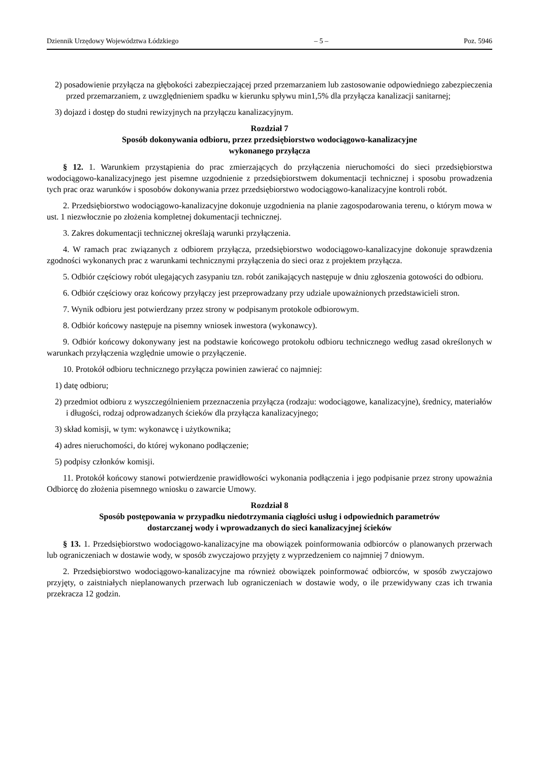Dziennik Urzędowy Województwa Łódzkiego – 5 – Poz. 5946
2) posadowienie przyłącza na głębokości zabezpieczającej przed przemarzaniem lub zastosowanie odpowiedniego zabezpieczenia przed przemarzaniem, z uwzględnieniem spadku w kierunku spływu min1,5% dla przyłącza kanalizacji sanitarnej;
3) dojazd i dostęp do studni rewizyjnych na przyłączu kanalizacyjnym.
Rozdział 7
Sposób dokonywania odbioru, przez przedsiębiorstwo wodociągowo-kanalizacyjne
wykonanego przyłącza
§ 12. 1. Warunkiem przystąpienia do prac zmierzających do przyłączenia nieruchomości do sieci przedsiębiorstwa wodociągowo-kanalizacyjnego jest pisemne uzgodnienie z przedsiębiorstwem dokumentacji technicznej i sposobu prowadzenia tych prac oraz warunków i sposobów dokonywania przez przedsiębiorstwo wodociągowo-kanalizacyjne kontroli robót.
2. Przedsiębiorstwo wodociągowo-kanalizacyjne dokonuje uzgodnienia na planie zagospodarowania terenu, o którym mowa w ust. 1 niezwłocznie po złożenia kompletnej dokumentacji technicznej.
3. Zakres dokumentacji technicznej określają warunki przyłączenia.
4. W ramach prac związanych z odbiorem przyłącza, przedsiębiorstwo wodociągowo-kanalizacyjne dokonuje sprawdzenia zgodności wykonanych prac z warunkami technicznymi przyłączenia do sieci oraz z projektem przyłącza.
5. Odbiór częściowy robót ulegających zasypaniu tzn. robót zanikających następuje w dniu zgłoszenia gotowości do odbioru.
6. Odbiór częściowy oraz końcowy przyłączy jest przeprowadzany przy udziale upoważnionych przedstawicieli stron.
7. Wynik odbioru jest potwierdzany przez strony w podpisanym protokole odbiorowym.
8. Odbiór końcowy następuje na pisemny wniosek inwestora (wykonawcy).
9. Odbiór końcowy dokonywany jest na podstawie końcowego protokołu odbioru technicznego według zasad określonych w warunkach przyłączenia względnie umowie o przyłączenie.
10. Protokół odbioru technicznego przyłącza powinien zawierać co najmniej:
1) datę odbioru;
2) przedmiot odbioru z wyszczególnieniem przeznaczenia przyłącza (rodzaju: wodociągowe, kanalizacyjne), średnicy, materiałów i długości, rodzaj odprowadzanych ścieków dla przyłącza kanalizacyjnego;
3) skład komisji, w tym: wykonawcę i użytkownika;
4) adres nieruchomości, do której wykonano podłączenie;
5) podpisy członków komisji.
11. Protokół końcowy stanowi potwierdzenie prawidłowości wykonania podłączenia i jego podpisanie przez strony upoważnia Odbiorcę do złożenia pisemnego wniosku o zawarcie Umowy.
Rozdział 8
Sposób postępowania w przypadku niedotrzymania ciągłości usług i odpowiednich parametrów
dostarczanej wody i wprowadzanych do sieci kanalizacyjnej ścieków
§ 13. 1. Przedsiębiorstwo wodociągowo-kanalizacyjne ma obowiązek poinformowania odbiorców o planowanych przerwach lub ograniczeniach w dostawie wody, w sposób zwyczajowo przyjęty z wyprzedzeniem co najmniej 7 dniowym.
2. Przedsiębiorstwo wodociągowo-kanalizacyjne ma również obowiązek poinformować odbiorców, w sposób zwyczajowo przyjęty, o zaistniałych nieplanowanych przerwach lub ograniczeniach w dostawie wody, o ile przewidywany czas ich trwania przekracza 12 godzin.